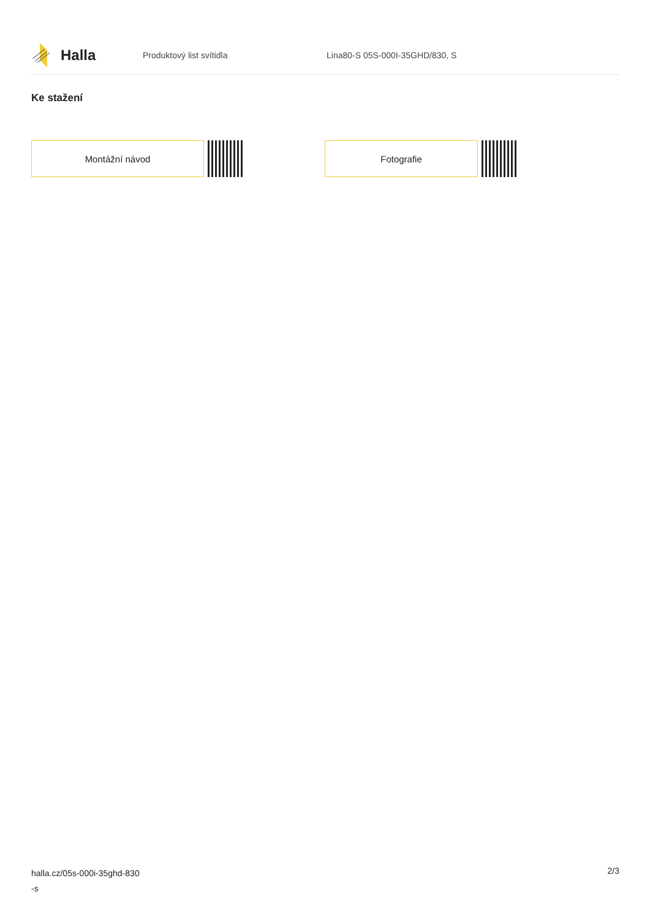Halla
Produktový list svítidla Lina80-S 05S-000I-35GHD/830, S
Ke stažení
Montážní návod Fotografie
halla.cz/05s-000i-35ghd-830
-s
2/3